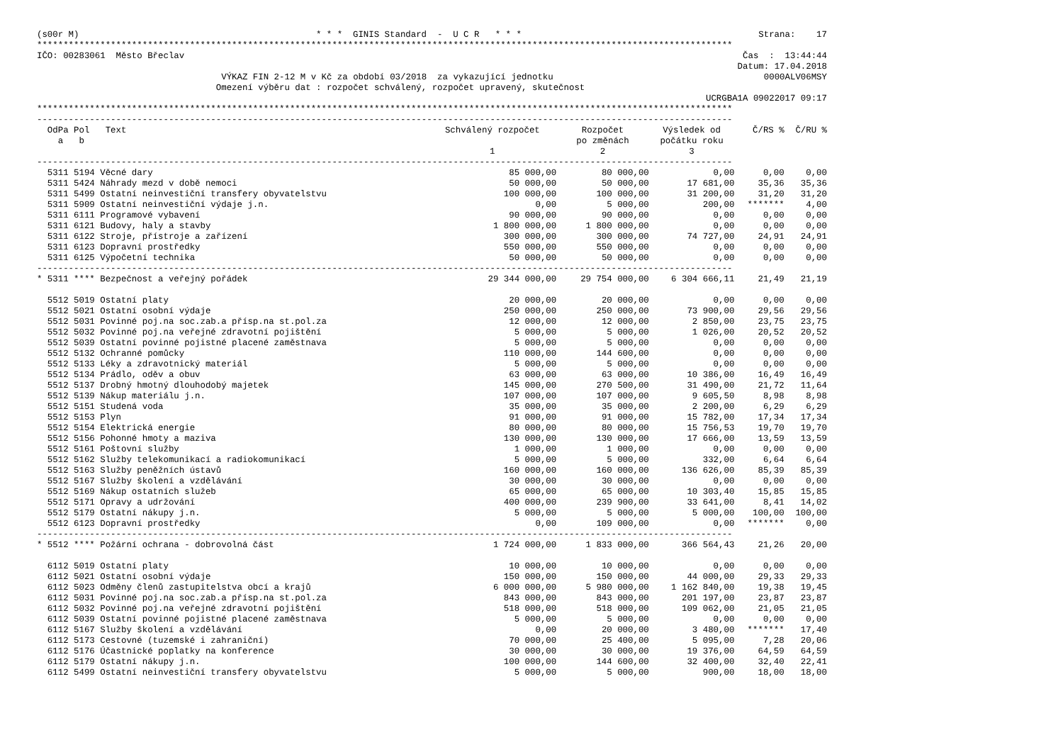(s00r M) * * * GINIS Standard - U C R * * * Strana: 17
************************************************************************************************************************************
IČO: 00283061 Město Břeclav Čas : 13:44:44
Datum: 17.04.2018
VÝKAZ FIN 2-12 M v Kč za období 03/2018 za vykazující jednotku 0000ALV06MSY
Omezení výběru dat : rozpočet schválený, rozpočet upravený, skutečnost
UCRGBA1A 09022017 09:17
************************************************************************************************************************************
------------------------------------------------------------------------------------------------------------------------------------
| OdPa Pol Text a b | Schválený rozpočet 1 | Rozpočet po změnách 2 | Výsledek od počátku roku 3 | Č/RS % | Č/RU % |
| --- | --- | --- | --- | --- | --- |
| ------------------------------------------------------------------------------------------------------------------------------------ | | | | | |
| 5311 5194 Věcné dary | 85 000,00 | 80 000,00 | 0,00 | 0,00 | 0,00 |
| 5311 5424 Náhrady mezd v době nemoci | 50 000,00 | 50 000,00 | 17 681,00 | 35,36 | 35,36 |
| 5311 5499 Ostatní neinvestiční transfery obyvatelstvu | 100 000,00 | 100 000,00 | 31 200,00 | 31,20 | 31,20 |
| 5311 5909 Ostatní neinvestiční výdaje j.n. | 0,00 | 5 000,00 | 200,00 | ******* | 4,00 |
| 5311 6111 Programové vybavení | 90 000,00 | 90 000,00 | 0,00 | 0,00 | 0,00 |
| 5311 6121 Budovy, haly a stavby | 1 800 000,00 | 1 800 000,00 | 0,00 | 0,00 | 0,00 |
| 5311 6122 Stroje, přístroje a zařízení | 300 000,00 | 300 000,00 | 74 727,00 | 24,91 | 24,91 |
| 5311 6123 Dopravní prostředky | 550 000,00 | 550 000,00 | 0,00 | 0,00 | 0,00 |
| 5311 6125 Výpočetní technika | 50 000,00 | 50 000,00 | 0,00 | 0,00 | 0,00 |
| ------------------------------------------------------------------------------------------------------------------------------------ | | | | | |
| * 5311 **** Bezpečnost a veřejný pořádek | 29 344 000,00 | 29 754 000,00 | 6 304 666,11 | 21,49 | 21,19 |
| 5512 5019 Ostatní platy | 20 000,00 | 20 000,00 | 0,00 | 0,00 | 0,00 |
| 5512 5021 Ostatní osobní výdaje | 250 000,00 | 250 000,00 | 73 900,00 | 29,56 | 29,56 |
| 5512 5031 Povinné poj.na soc.zab.a přísp.na st.pol.za | 12 000,00 | 12 000,00 | 2 850,00 | 23,75 | 23,75 |
| 5512 5032 Povinné poj.na veřejné zdravotní pojištění | 5 000,00 | 5 000,00 | 1 026,00 | 20,52 | 20,52 |
| 5512 5039 Ostatní povinné pojistné placené zaměstnava | 5 000,00 | 5 000,00 | 0,00 | 0,00 | 0,00 |
| 5512 5132 Ochranné pomůcky | 110 000,00 | 144 600,00 | 0,00 | 0,00 | 0,00 |
| 5512 5133 Léky a zdravotnický materiál | 5 000,00 | 5 000,00 | 0,00 | 0,00 | 0,00 |
| 5512 5134 Prádlo, oděv a obuv | 63 000,00 | 63 000,00 | 10 386,00 | 16,49 | 16,49 |
| 5512 5137 Drobný hmotný dlouhodobý majetek | 145 000,00 | 270 500,00 | 31 490,00 | 21,72 | 11,64 |
| 5512 5139 Nákup materiálu j.n. | 107 000,00 | 107 000,00 | 9 605,50 | 8,98 | 8,98 |
| 5512 5151 Studená voda | 35 000,00 | 35 000,00 | 2 200,00 | 6,29 | 6,29 |
| 5512 5153 Plyn | 91 000,00 | 91 000,00 | 15 782,00 | 17,34 | 17,34 |
| 5512 5154 Elektrická energie | 80 000,00 | 80 000,00 | 15 756,53 | 19,70 | 19,70 |
| 5512 5156 Pohonné hmoty a maziva | 130 000,00 | 130 000,00 | 17 666,00 | 13,59 | 13,59 |
| 5512 5161 Poštovní služby | 1 000,00 | 1 000,00 | 0,00 | 0,00 | 0,00 |
| 5512 5162 Služby telekomunikací a radiokomunikací | 5 000,00 | 5 000,00 | 332,00 | 6,64 | 6,64 |
| 5512 5163 Služby peněžních ústavů | 160 000,00 | 160 000,00 | 136 626,00 | 85,39 | 85,39 |
| 5512 5167 Služby školení a vzdělávání | 30 000,00 | 30 000,00 | 0,00 | 0,00 | 0,00 |
| 5512 5169 Nákup ostatních služeb | 65 000,00 | 65 000,00 | 10 303,40 | 15,85 | 15,85 |
| 5512 5171 Opravy a udržování | 400 000,00 | 239 900,00 | 33 641,00 | 8,41 | 14,02 |
| 5512 5179 Ostatní nákupy j.n. | 5 000,00 | 5 000,00 | 5 000,00 | 100,00 | 100,00 |
| 5512 6123 Dopravní prostředky | 0,00 | 109 000,00 | 0,00 | ******* | 0,00 |
| ------------------------------------------------------------------------------------------------------------------------------------ | | | | | |
| * 5512 **** Požární ochrana - dobrovolná část | 1 724 000,00 | 1 833 000,00 | 366 564,43 | 21,26 | 20,00 |
| 6112 5019 Ostatní platy | 10 000,00 | 10 000,00 | 0,00 | 0,00 | 0,00 |
| 6112 5021 Ostatní osobní výdaje | 150 000,00 | 150 000,00 | 44 000,00 | 29,33 | 29,33 |
| 6112 5023 Odměny členů zastupitelstva obcí a krajů | 6 000 000,00 | 5 980 000,00 | 1 162 840,00 | 19,38 | 19,45 |
| 6112 5031 Povinné poj.na soc.zab.a přísp.na st.pol.za | 843 000,00 | 843 000,00 | 201 197,00 | 23,87 | 23,87 |
| 6112 5032 Povinné poj.na veřejné zdravotní pojištění | 518 000,00 | 518 000,00 | 109 062,00 | 21,05 | 21,05 |
| 6112 5039 Ostatní povinné pojistné placené zaměstnava | 5 000,00 | 5 000,00 | 0,00 | 0,00 | 0,00 |
| 6112 5167 Služby školení a vzdělávání | 0,00 | 20 000,00 | 3 480,00 | ******* | 17,40 |
| 6112 5173 Cestovné (tuzemské i zahraniční) | 70 000,00 | 25 400,00 | 5 095,00 | 7,28 | 20,06 |
| 6112 5176 Účastnické poplatky na konference | 30 000,00 | 30 000,00 | 19 376,00 | 64,59 | 64,59 |
| 6112 5179 Ostatní nákupy j.n. | 100 000,00 | 144 600,00 | 32 400,00 | 32,40 | 22,41 |
| 6112 5499 Ostatní neinvestiční transfery obyvatelstvu | 5 000,00 | 5 000,00 | 900,00 | 18,00 | 18,00 |